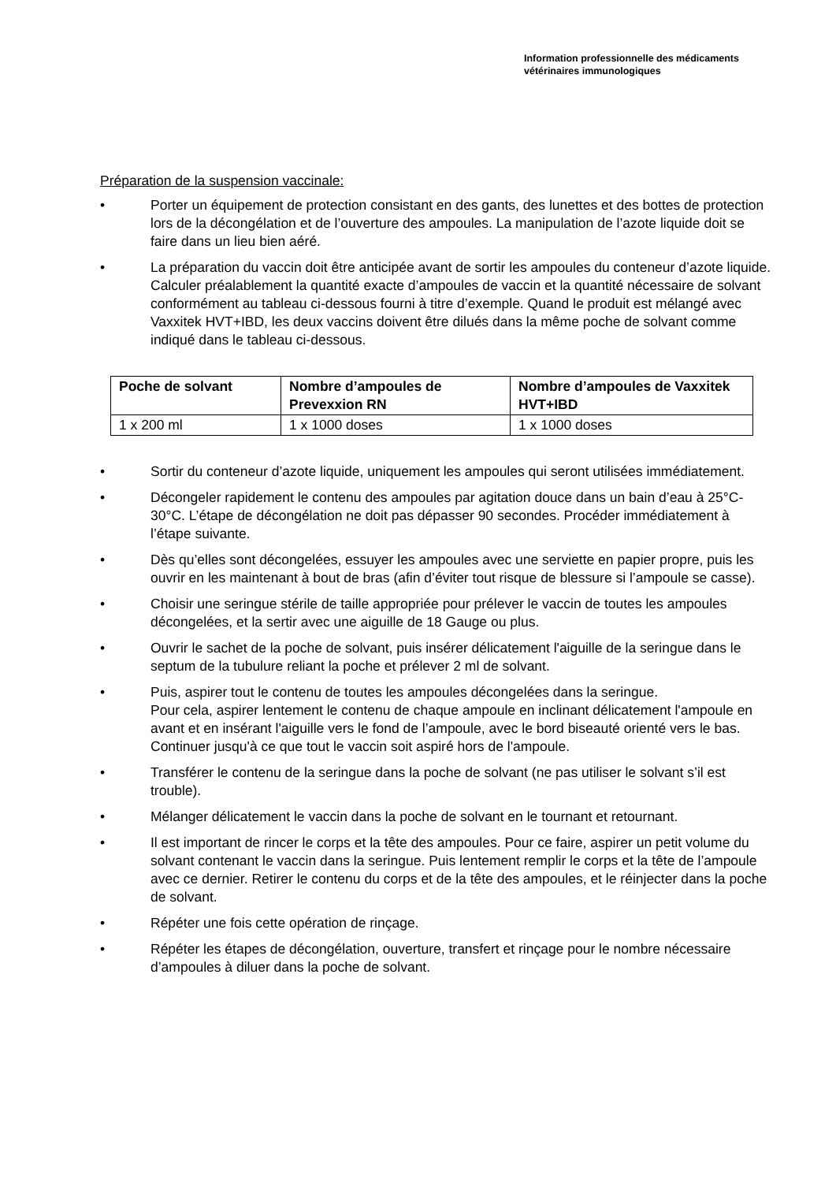Information professionnelle des médicaments
vétérinaires immunologiques
Préparation de la suspension vaccinale:
• Porter un équipement de protection consistant en des gants, des lunettes et des bottes de protection lors de la décongélation et de l’ouverture des ampoules. La manipulation de l’azote liquide doit se faire dans un lieu bien aéré.
• La préparation du vaccin doit être anticipée avant de sortir les ampoules du conteneur d’azote liquide. Calculer préalablement la quantité exacte d’ampoules de vaccin et la quantité nécessaire de solvant conformément au tableau ci-dessous fourni à titre d’exemple. Quand le produit est mélangé avec Vaxxitek HVT+IBD, les deux vaccins doivent être dilués dans la même poche de solvant comme indiqué dans le tableau ci-dessous.
| Poche de solvant | Nombre d’ampoules de Prevexxion RN | Nombre d’ampoules de Vaxxitek HVT+IBD |
| --- | --- | --- |
| 1 x 200 ml | 1 x 1000 doses | 1 x 1000 doses |
• Sortir du conteneur d’azote liquide, uniquement les ampoules qui seront utilisées immédiatement.
• Décongeler rapidement le contenu des ampoules par agitation douce dans un bain d’eau à 25°C-30°C. L’étape de décongélation ne doit pas dépasser 90 secondes. Procéder immédiatement à l’étape suivante.
• Dès qu’elles sont décongelées, essuyer les ampoules avec une serviette en papier propre, puis les ouvrir en les maintenant à bout de bras (afin d’éviter tout risque de blessure si l’ampoule se casse).
• Choisir une seringue stérile de taille appropriée pour prélever le vaccin de toutes les ampoules décongelées, et la sertir avec une aiguille de 18 Gauge ou plus.
• Ouvrir le sachet de la poche de solvant, puis insérer délicatement l'aiguille de la seringue dans le septum de la tubulure reliant la poche et prélever 2 ml de solvant.
• Puis, aspirer tout le contenu de toutes les ampoules décongelées dans la seringue.
Pour cela, aspirer lentement le contenu de chaque ampoule en inclinant délicatement l'ampoule en avant et en insérant l'aiguille vers le fond de l’ampoule, avec le bord biseauté orienté vers le bas. Continuer jusqu'à ce que tout le vaccin soit aspiré hors de l'ampoule.
• Transférer le contenu de la seringue dans la poche de solvant (ne pas utiliser le solvant s’il est trouble).
• Mélanger délicatement le vaccin dans la poche de solvant en le tournant et retournant.
• Il est important de rincer le corps et la tête des ampoules. Pour ce faire, aspirer un petit volume du solvant contenant le vaccin dans la seringue. Puis lentement remplir le corps et la tête de l’ampoule avec ce dernier. Retirer le contenu du corps et de la tête des ampoules, et le réinjecter dans la poche de solvant.
• Répéter une fois cette opération de rinçage.
• Répéter les étapes de décongélation, ouverture, transfert et rinçage pour le nombre nécessaire d’ampoules à diluer dans la poche de solvant.